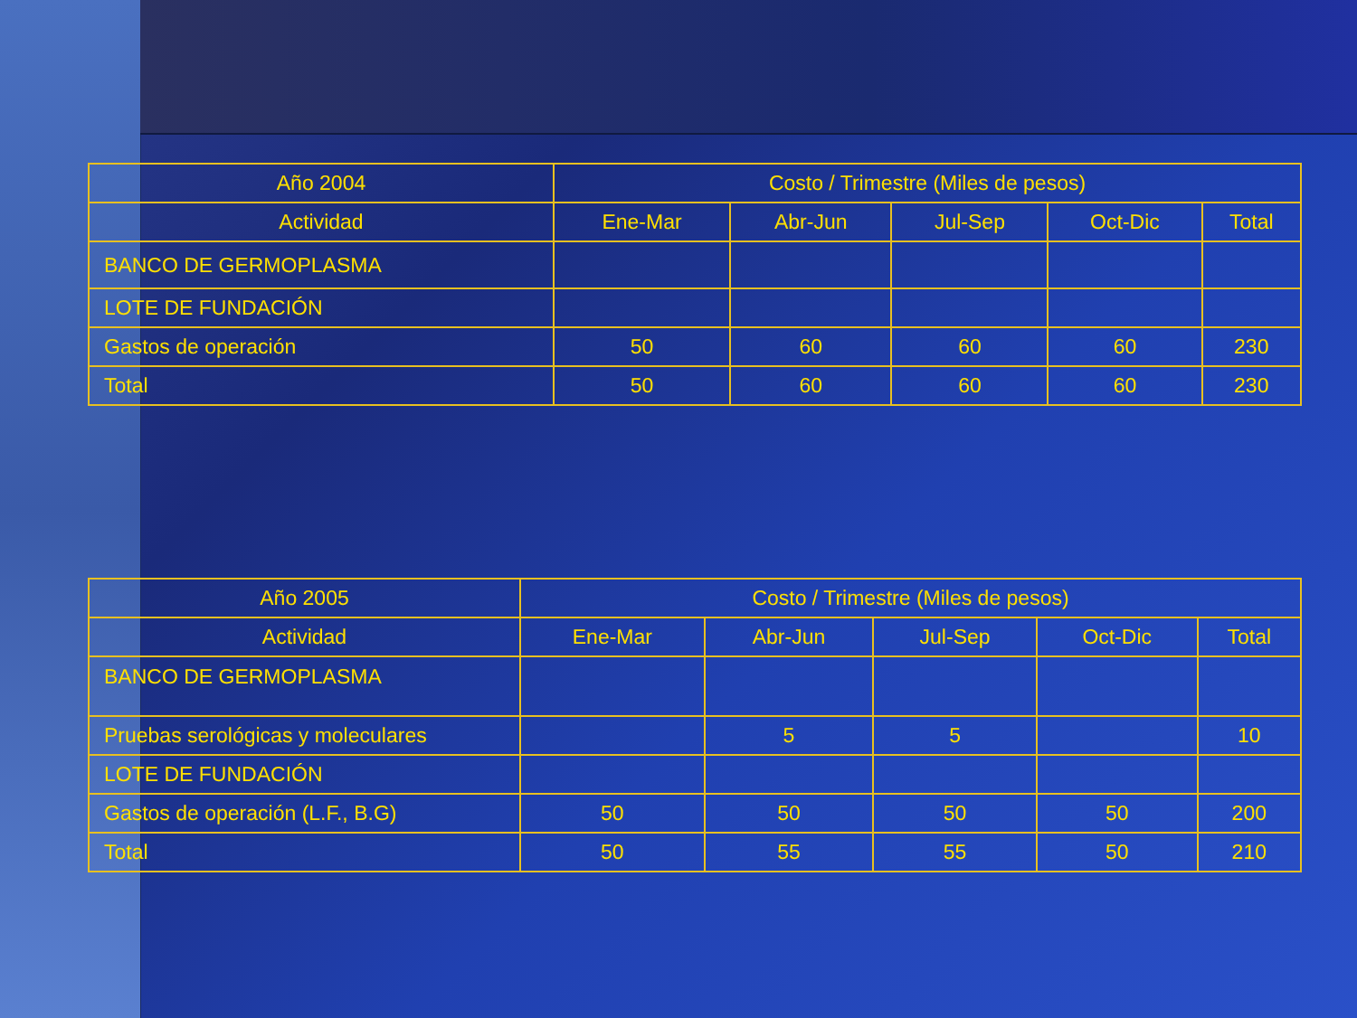| Año 2004 | Costo / Trimestre (Miles de pesos) | | | | |
| --- | --- | --- | --- | --- | --- |
| Actividad | Ene-Mar | Abr-Jun | Jul-Sep | Oct-Dic | Total |
| BANCO DE GERMOPLASMA | | | | | |
| LOTE DE FUNDACIÓN | | | | | |
| Gastos de operación | 50 | 60 | 60 | 60 | 230 |
| Total | 50 | 60 | 60 | 60 | 230 |
| Año 2005 | Costo / Trimestre (Miles de pesos) | | | | |
| --- | --- | --- | --- | --- | --- |
| Actividad | Ene-Mar | Abr-Jun | Jul-Sep | Oct-Dic | Total |
| BANCO DE GERMOPLASMA | | | | | |
| Pruebas serológicas y moleculares | | 5 | 5 | | 10 |
| LOTE DE FUNDACIÓN | | | | | |
| Gastos de operación (L.F., B.G) | 50 | 50 | 50 | 50 | 200 |
| Total | 50 | 55 | 55 | 50 | 210 |